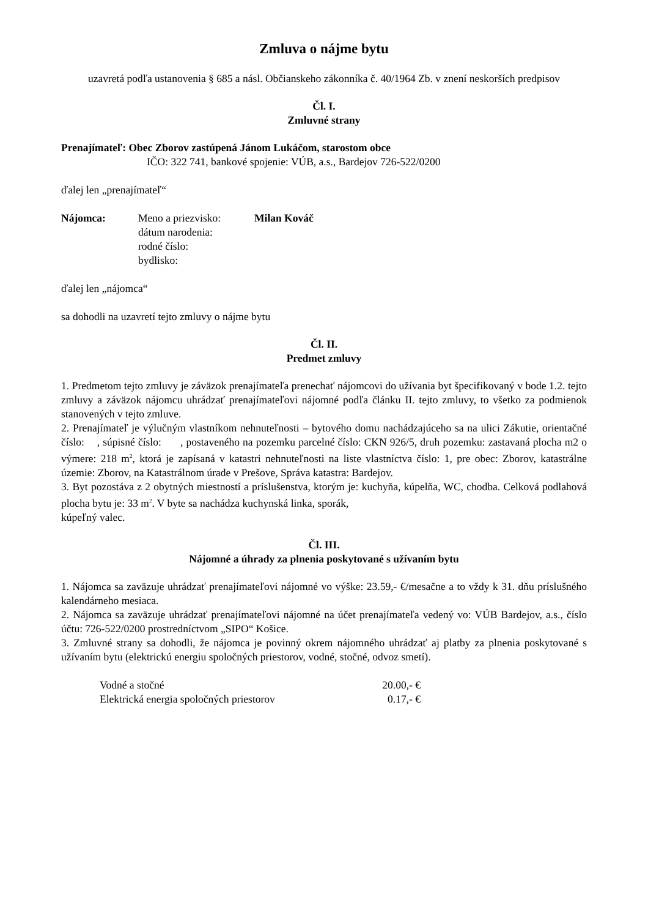Zmluva o nájme bytu
uzavretá podľa ustanovenia § 685 a násl. Občianskeho zákonníka č. 40/1964 Zb. v znení neskorších predpisov
Čl. I.
Zmluvné strany
Prenajímateľ: Obec Zborov zastúpená Jánom Lukáčom, starostom obce
IČO: 322 741, bankové spojenie: VÚB, a.s., Bardejov 726-522/0200
ďalej len „prenajímateľ“
| Nájomca: | Meno a priezvisko: | Milan Kováč |
| | dátum narodenia: | |
| | rodné číslo: | |
| | bydlisko: | |
ďalej len „nájomca“
sa dohodli na uzavretí tejto zmluvy o nájme bytu
Čl. II.
Predmet zmluvy
1. Predmetom tejto zmluvy je záväzok prenajímateľa prenechať nájomcovi do užívania byt špecifikovaný v bode 1.2. tejto zmluvy a záväzok nájomcu uhrádzať prenajímateľovi nájomné podľa článku II. tejto zmluvy, to všetko za podmienok stanovených v tejto zmluve.
2. Prenajímateľ je výlučným vlastníkom nehnuteľnosti – bytového domu nachádzajúceho sa na ulici Zákutie, orientačné číslo: , súpisné číslo: , postaveného na pozemku parcelné číslo: CKN 926/5, druh pozemku: zastavaná plocha m2 o výmere: 218 m<sup>2</sup>, ktorá je zapísaná v katastri nehnuteľnosti na liste vlastníctva číslo: 1, pre obec: Zborov, katastrálne územie: Zborov, na Katastrálnom úrade v Prešove, Správa katastra: Bardejov.
3. Byt pozostáva z 2 obytných miestností a príslušenstva, ktorým je: kuchyňa, kúpelňa, WC, chodba. Celková podlahová plocha bytu je: 33 m<sup>2</sup>. V byte sa nachádza kuchynská linka, sporák,
kúpeľný valec.
Čl. III.
Nájomné a úhrady za plnenia poskytované s užívaním bytu
1. Nájomca sa zaväzuje uhrádzať prenajímateľovi nájomné vo výške: 23.59,- €/mesačne a to vždy k 31. dňu príslušného kalendárneho mesiaca.
2. Nájomca sa zaväzuje uhrádzať prenajímateľovi nájomné na účet prenajímateľa vedený vo: VÚB Bardejov, a.s., číslo účtu: 726-522/0200 prostredníctvom „SIPO“ Košice.
3. Zmluvné strany sa dohodli, že nájomca je povinný okrem nájomného uhrádzať aj platby za plnenia poskytované s užívaním bytu (elektrickú energiu spoločných priestorov, vodné, stočné, odvoz smetí).
| Vodné a stočné | 20.00,- € |
| Elektrická energia spoločných priestorov | 0.17,- € |